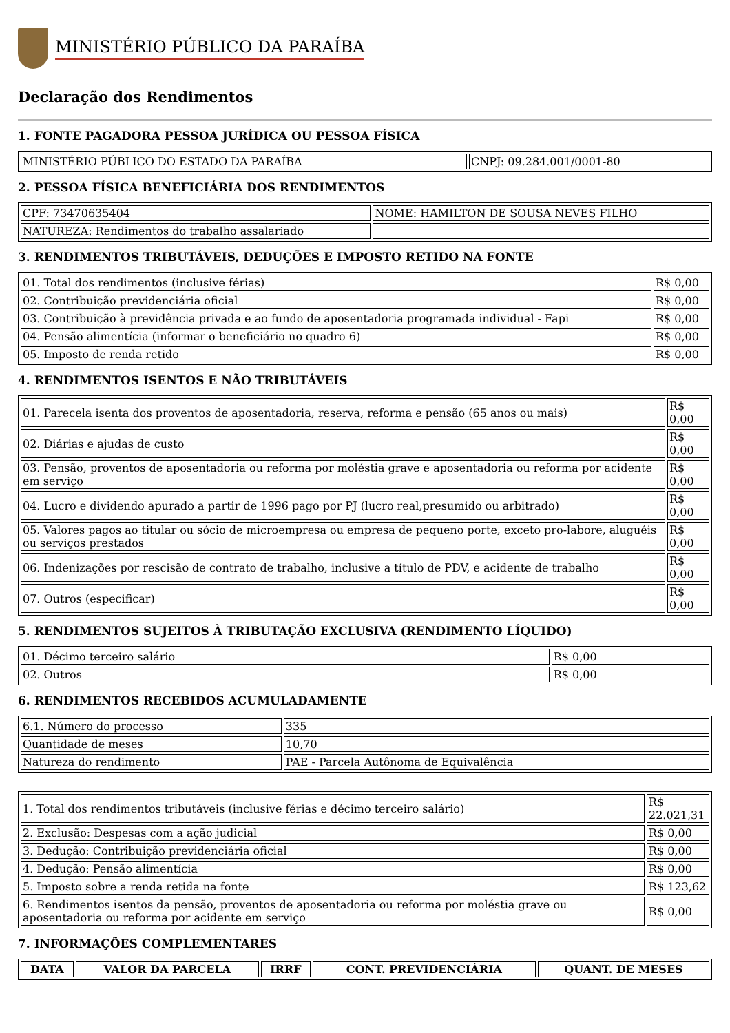MINISTÉRIO PÚBLICO DA PARAÍBA
Declaração dos Rendimentos
1. FONTE PAGADORA PESSOA JURÍDICA OU PESSOA FÍSICA
| MINISTÉRIO PÚBLICO DO ESTADO DA PARAÍBA | CNPJ: 09.284.001/0001-80 |
2. PESSOA FÍSICA BENEFICIÁRIA DOS RENDIMENTOS
| CPF: 73470635404 | NOME: HAMILTON DE SOUSA NEVES FILHO |
| NATUREZA: Rendimentos do trabalho assalariado | |
3. RENDIMENTOS TRIBUTÁVEIS, DEDUÇÕES E IMPOSTO RETIDO NA FONTE
| 01. Total dos rendimentos (inclusive férias) | R$ 0,00 |
| 02. Contribuição previdenciária oficial | R$ 0,00 |
| 03. Contribuição à previdência privada e ao fundo de aposentadoria programada individual - Fapi | R$ 0,00 |
| 04. Pensão alimentícia (informar o beneficiário no quadro 6) | R$ 0,00 |
| 05. Imposto de renda retido | R$ 0,00 |
4. RENDIMENTOS ISENTOS E NÃO TRIBUTÁVEIS
| 01. Parecela isenta dos proventos de aposentadoria, reserva, reforma e pensão (65 anos ou mais) | R$ 0,00 |
| 02. Diárias e ajudas de custo | R$ 0,00 |
| 03. Pensão, proventos de aposentadoria ou reforma por moléstia grave e aposentadoria ou reforma por acidente em serviço | R$ 0,00 |
| 04. Lucro e dividendo apurado a partir de 1996 pago por PJ (lucro real,presumido ou arbitrado) | R$ 0,00 |
| 05. Valores pagos ao titular ou sócio de microempresa ou empresa de pequeno porte, exceto pro-labore, aluguéis ou serviços prestados | R$ 0,00 |
| 06. Indenizações por rescisão de contrato de trabalho, inclusive a título de PDV, e acidente de trabalho | R$ 0,00 |
| 07. Outros (especificar) | R$ 0,00 |
5. RENDIMENTOS SUJEITOS À TRIBUTAÇÃO EXCLUSIVA (RENDIMENTO LÍQUIDO)
| 01. Décimo terceiro salário | R$ 0,00 |
| 02. Outros | R$ 0,00 |
6. RENDIMENTOS RECEBIDOS ACUMULADAMENTE
| 6.1. Número do processo | 335 |
| Quantidade de meses | 10,70 |
| Natureza do rendimento | PAE - Parcela Autônoma de Equivalência |
| 1. Total dos rendimentos tributáveis (inclusive férias e décimo terceiro salário) | R$ 22.021,31 |
| 2. Exclusão: Despesas com a ação judicial | R$ 0,00 |
| 3. Dedução: Contribuição previdenciária oficial | R$ 0,00 |
| 4. Dedução: Pensão alimentícia | R$ 0,00 |
| 5. Imposto sobre a renda retida na fonte | R$ 123,62 |
| 6. Rendimentos isentos da pensão, proventos de aposentadoria ou reforma por moléstia grave ou aposentadoria ou reforma por acidente em serviço | R$ 0,00 |
7. INFORMAÇÕES COMPLEMENTARES
| DATA | VALOR DA PARCELA | IRRF | CONT. PREVIDENCIÁRIA | QUANT. DE MESES |
| --- | --- | --- | --- | --- |